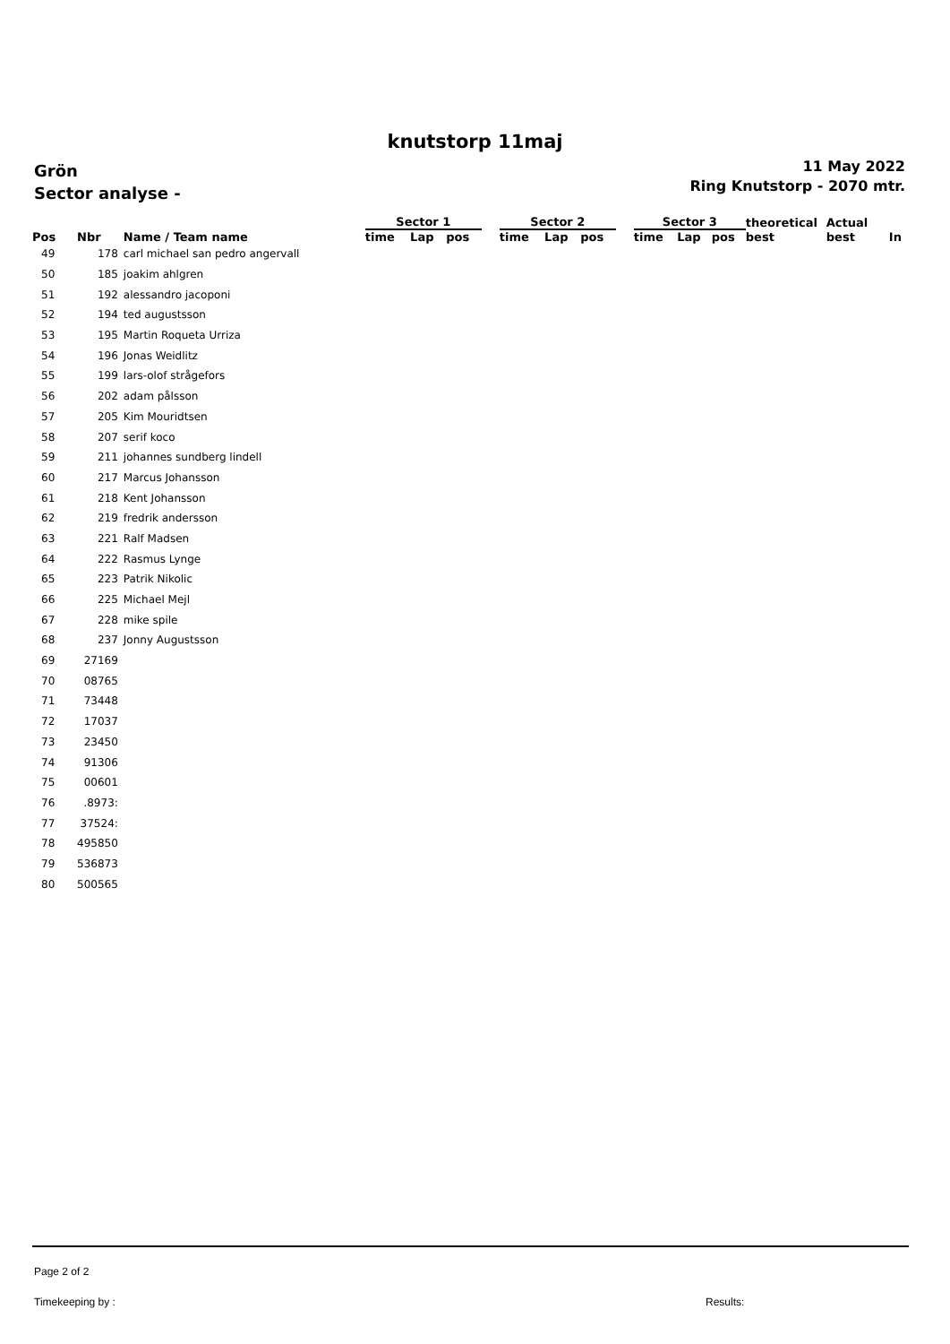knutstorp 11maj
Grön
Sector analyse -
11 May 2022
Ring Knutstorp - 2070 mtr.
| | | | Sector 1 | | | | Sector 2 | | | | Sector 3 | | | theoretical | Actual | |
| --- | --- | --- | --- | --- | --- | --- | --- | --- | --- | --- | --- | --- | --- | --- | --- | --- |
| Pos | Nbr | Name / Team name | time | Lap | pos | | time | Lap | pos | | time | Lap | pos | best | best | In |
| 49 | 178 | carl michael san pedro angervall | | | | | | | | | | | | | | |
| 50 | 185 | joakim ahlgren | | | | | | | | | | | | | | |
| 51 | 192 | alessandro jacoponi | | | | | | | | | | | | | | |
| 52 | 194 | ted augustsson | | | | | | | | | | | | | | |
| 53 | 195 | Martin Roqueta Urriza | | | | | | | | | | | | | | |
| 54 | 196 | Jonas Weidlitz | | | | | | | | | | | | | | |
| 55 | 199 | lars-olof strågefors | | | | | | | | | | | | | | |
| 56 | 202 | adam pålsson | | | | | | | | | | | | | | |
| 57 | 205 | Kim Mouridtsen | | | | | | | | | | | | | | |
| 58 | 207 | serif koco | | | | | | | | | | | | | | |
| 59 | 211 | johannes sundberg lindell | | | | | | | | | | | | | | |
| 60 | 217 | Marcus Johansson | | | | | | | | | | | | | | |
| 61 | 218 | Kent Johansson | | | | | | | | | | | | | | |
| 62 | 219 | fredrik andersson | | | | | | | | | | | | | | |
| 63 | 221 | Ralf Madsen | | | | | | | | | | | | | | |
| 64 | 222 | Rasmus Lynge | | | | | | | | | | | | | | |
| 65 | 223 | Patrik Nikolic | | | | | | | | | | | | | | |
| 66 | 225 | Michael Mejl | | | | | | | | | | | | | | |
| 67 | 228 | mike spile | | | | | | | | | | | | | | |
| 68 | 237 | Jonny Augustsson | | | | | | | | | | | | | | |
| 69 | 27169 | | | | | | | | | | | | | | | |
| 70 | 08765 | | | | | | | | | | | | | | | |
| 71 | 73448 | | | | | | | | | | | | | | | |
| 72 | 17037 | | | | | | | | | | | | | | | |
| 73 | 23450 | | | | | | | | | | | | | | | |
| 74 | 91306 | | | | | | | | | | | | | | | |
| 75 | 00601 | | | | | | | | | | | | | | | |
| 76 | .8973: | | | | | | | | | | | | | | | |
| 77 | 37524: | | | | | | | | | | | | | | | |
| 78 | 495850 | | | | | | | | | | | | | | | |
| 79 | 536873 | | | | | | | | | | | | | | | |
| 80 | 500565 | | | | | | | | | | | | | | | |
Page 2 of 2
Timekeeping by : Results: